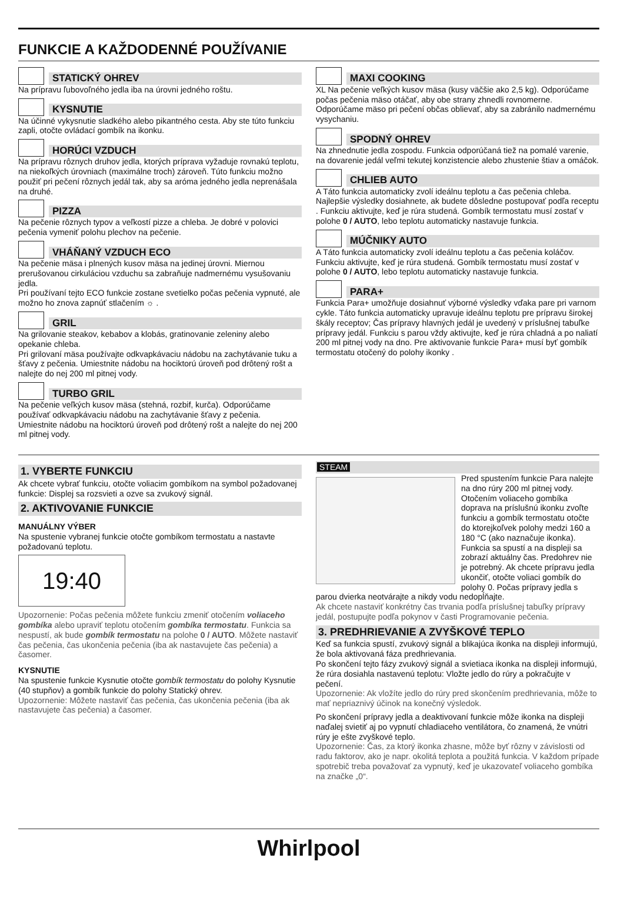FUNKCIE A KAŽDODENNÉ POUŽÍVANIE
STATICKÝ OHREV
Na prípravu ľubovoľného jedla iba na úrovni jedného roštu.
KYSNUTIE
Na účinné vykysnutie sladkého alebo pikantného cesta. Aby ste túto funkciu zapli, otočte ovládací gombík na ikonku.
HORÚCI VZDUCH
Na prípravu rôznych druhov jedla, ktorých príprava vyžaduje rovnakú teplotu, na niekoľkých úrovniach (maximálne troch) zároveň. Túto funkciu možno použiť pri pečení rôznych jedál tak, aby sa aróma jedného jedla neprenášala na druhé.
PIZZA
Na pečenie rôznych typov a veľkostí pizze a chleba. Je dobré v polovici pečenia vymeniť polohu plechov na pečenie.
VHÁŇANÝ VZDUCH ECO
Na pečenie mäsa i plnených kusov mäsa na jedinej úrovni. Miernou prerušovanou cirkuláciou vzduchu sa zabraňuje nadmernému vysušovaniu jedla.
Pri používaní tejto ECO funkcie zostane svetielko počas pečenia vypnuté, ale možno ho znova zapnúť stlačením ☼ .
GRIL
Na grilovanie steakov, kebabov a klobás, gratinovanie zeleniny alebo opekanie chleba.
Pri grilovaní mäsa používajte odkvapkávaciu nádobu na zachytávanie tuku a šťavy z pečenia. Umiestnite nádobu na hociktorú úroveň pod drôtený rošt a nalejte do nej 200 ml pitnej vody.
TURBO GRIL
Na pečenie veľkých kusov mäsa (stehná, rozbif, kurča). Odporúčame používať odkvapkávaciu nádobu na zachytávanie šťavy z pečenia. Umiestnite nádobu na hociktorú úroveň pod drôtený rošt a nalejte do nej 200 ml pitnej vody.
MAXI COOKING
XL Na pečenie veľkých kusov mäsa (kusy väčšie ako 2,5 kg). Odporúčame počas pečenia mäso otáčať, aby obe strany zhnedli rovnomerne. Odporúčame mäso pri pečení občas oblievať, aby sa zabránilo nadmernému vysychaniu.
SPODNÝ OHREV
Na zhnednutie jedla zospodu. Funkcia odporúčaná tiež na pomalé varenie, na dovarenie jedál veľmi tekutej konzistencie alebo zhustenie štiav a omáčok.
CHLIEB AUTO
A Táto funkcia automaticky zvolí ideálnu teplotu a čas pečenia chleba. Najlepšie výsledky dosiahnete, ak budete dôsledne postupovať podľa receptu . Funkciu aktivujte, keď je rúra studená. Gombík termostatu musí zostať v polohe 0 / AUTO, lebo teplotu automaticky nastavuje funkcia.
MÚČNIKY AUTO
A Táto funkcia automaticky zvolí ideálnu teplotu a čas pečenia koláčov. Funkciu aktivujte, keď je rúra studená. Gombík termostatu musí zostať v polohe 0 / AUTO, lebo teplotu automaticky nastavuje funkcia.
PARA+
Funkcia Para+ umožňuje dosiahnuť výborné výsledky vďaka pare pri varnom cykle. Táto funkcia automaticky upravuje ideálnu teplotu pre prípravu širokej škály receptov; Čas prípravy hlavných jedál je uvedený v príslušnej tabuľke prípravy jedál. Funkciu s parou vždy aktivujte, keď je rúra chladná a po naliatí 200 ml pitnej vody na dno. Pre aktivovanie funkcie Para+ musí byť gombík termostatu otočený do polohy ikonky .
1. VYBERTE FUNKCIU
Ak chcete vybrať funkciu, otočte voliacim gombíkom na symbol požadovanej funkcie: Displej sa rozsvieti a ozve sa zvukový signál.
2. AKTIVOVANIE FUNKCIE
MANUÁLNY VÝBER
Na spustenie vybranej funkcie otočte gombíkom termostatu a nastavte požadovanú teplotu.
19:40
Upozornenie: Počas pečenia môžete funkciu zmeniť otočením voliaceho gombíka alebo upraviť teplotu otočením gombíka termostatu. Funkcia sa nespustí, ak bude gombík termostatu na polohe 0 / AUTO. Môžete nastaviť čas pečenia, čas ukončenia pečenia (iba ak nastavujete čas pečenia) a časomer.
KYSNUTIE
Na spustenie funkcie Kysnutie otočte gombík termostatu do polohy Kysnutie (40 stupňov) a gombík funkcie do polohy Statický ohrev.
Upozornenie: Môžete nastaviť čas pečenia, čas ukončenia pečenia (iba ak nastavujete čas pečenia) a časomer.
STEAM
Pred spustením funkcie Para nalejte na dno rúry 200 ml pitnej vody. Otočením voliaceho gombíka doprava na príslušnú ikonku zvoľte funkciu a gombík termostatu otočte do ktorejkoľvek polohy medzi 160 a 180 °C (ako naznačuje ikonka). Funkcia sa spustí a na displeji sa zobrazí aktuálny čas. Predohrev nie je potrebný. Ak chcete prípravu jedla ukončiť, otočte voliaci gombík do polohy 0. Počas prípravy jedla s parou dvierka neotvárajte a nikdy vodu nedopĺňajte.
Ak chcete nastaviť konkrétny čas trvania podľa príslušnej tabuľky prípravy jedál, postupujte podľa pokynov v časti Programovanie pečenia.
3. PREDHRIEVANIE A ZVYŠKOVÉ TEPLO
Keď sa funkcia spustí, zvukový signál a blikajúca ikonka na displeji informujú, že bola aktivovaná fáza predhrievania.
Po skončení tejto fázy zvukový signál a svietiaca ikonka na displeji informujú, že rúra dosiahla nastavenú teplotu: Vložte jedlo do rúry a pokračujte v pečení.
Upozornenie: Ak vložíte jedlo do rúry pred skončením predhrievania, môže to mať nepriaznivý účinok na konečný výsledok.
Po skončení prípravy jedla a deaktivovaní funkcie môže ikonka na displeji naďalej svietiť aj po vypnutí chladiaceho ventilátora, čo znamená, že vnútri rúry je ešte zvyškové teplo.
Upozornenie: Čas, za ktorý ikonka zhasne, môže byť rôzny v závislosti od radu faktorov, ako je napr. okolitá teplota a použitá funkcia. V každom prípade spotrebič treba považovať za vypnutý, keď je ukazovateľ voliaceho gombíka na značke „0“.
Whirlpool